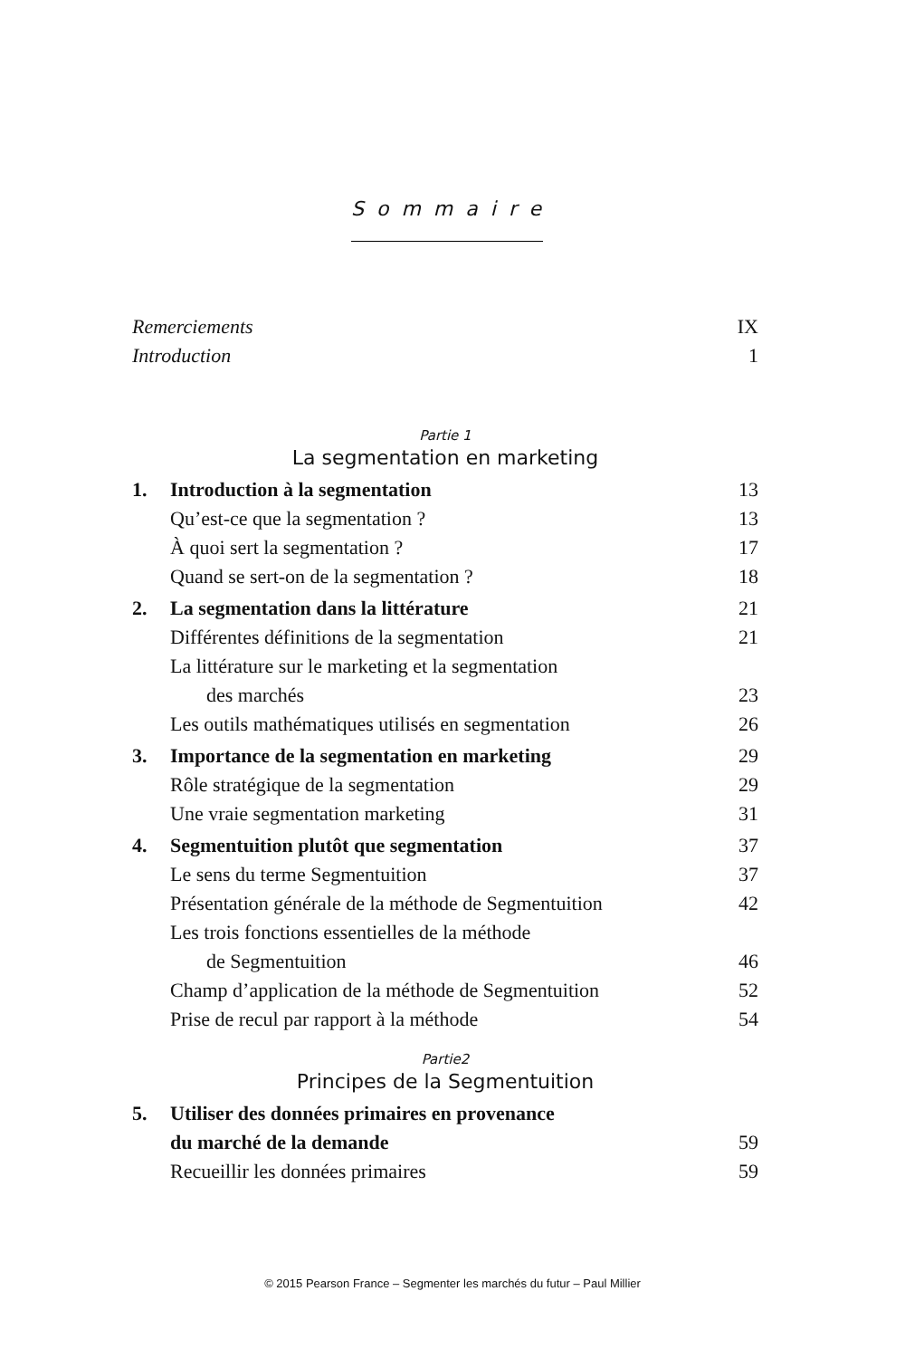Sommaire
Remerciements IX
Introduction 1
Partie 1
La segmentation en marketing
1. Introduction à la segmentation 13
Qu’est-ce que la segmentation ? 13
À quoi sert la segmentation ? 17
Quand se sert-on de la segmentation ? 18
2. La segmentation dans la littérature 21
Différentes définitions de la segmentation 21
La littérature sur le marketing et la segmentation
des marchés 23
Les outils mathématiques utilisés en segmentation 26
3. Importance de la segmentation en marketing 29
Rôle stratégique de la segmentation 29
Une vraie segmentation marketing 31
4. Segmentuition plutôt que segmentation 37
Le sens du terme Segmentuition 37
Présentation générale de la méthode de Segmentuition 42
Les trois fonctions essentielles de la méthode
de Segmentuition 46
Champ d’application de la méthode de Segmentuition 52
Prise de recul par rapport à la méthode 54
Partie2
Principes de la Segmentuition
5. Utiliser des données primaires en provenance
du marché de la demande 59
Recueillir les données primaires 59
© 2015 Pearson France – Segmenter les marchés du futur – Paul Millier